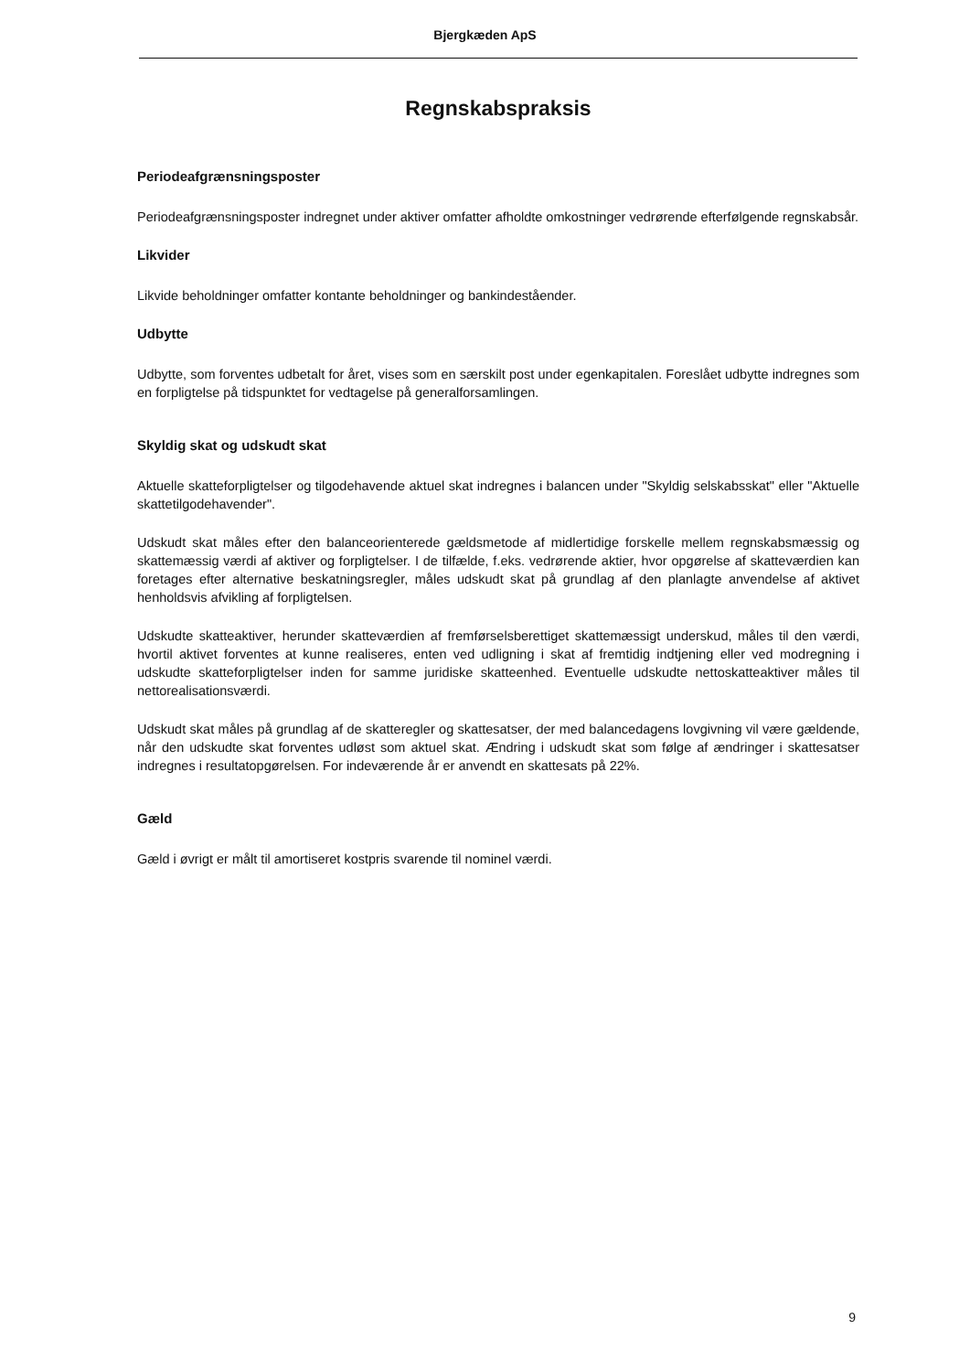Bjergkæden ApS
Regnskabspraksis
Periodeafgrænsningsposter
Periodeafgrænsningsposter indregnet under aktiver omfatter afholdte omkostninger vedrørende efterfølgende regnskabsår.
Likvider
Likvide beholdninger omfatter kontante beholdninger og bankindeståender.
Udbytte
Udbytte, som forventes udbetalt for året, vises som en særskilt post under egenkapitalen. Foreslået udbytte indregnes som en forpligtelse på tidspunktet for vedtagelse på generalforsamlingen.
Skyldig skat og udskudt skat
Aktuelle skatteforpligtelser og tilgodehavende aktuel skat indregnes i balancen under "Skyldig selskabsskat" eller "Aktuelle skattetilgodehavender".
Udskudt skat måles efter den balanceorienterede gældsmetode af midlertidige forskelle mellem regnskabsmæssig og skattemæssig værdi af aktiver og forpligtelser. I de tilfælde, f.eks. vedrørende aktier, hvor opgørelse af skatteværdien kan foretages efter alternative beskatningsregler, måles udskudt skat på grundlag af den planlagte anvendelse af aktivet henholdsvis afvikling af forpligtelsen.
Udskudte skatteaktiver, herunder skatteværdien af fremførselsberettiget skattemæssigt underskud, måles til den værdi, hvortil aktivet forventes at kunne realiseres, enten ved udligning i skat af fremtidig indtjening eller ved modregning i udskudte skatteforpligtelser inden for samme juridiske skatteenhed. Eventuelle udskudte nettoskatteaktiver måles til nettorealisationsværdi.
Udskudt skat måles på grundlag af de skatteregler og skattesatser, der med balancedagens lovgivning vil være gældende, når den udskudte skat forventes udløst som aktuel skat. Ændring i udskudt skat som følge af ændringer i skattesatser indregnes i resultatopgørelsen. For indeværende år er anvendt en skattesats på 22%.
Gæld
Gæld i øvrigt er målt til amortiseret kostpris svarende til nominel værdi.
9